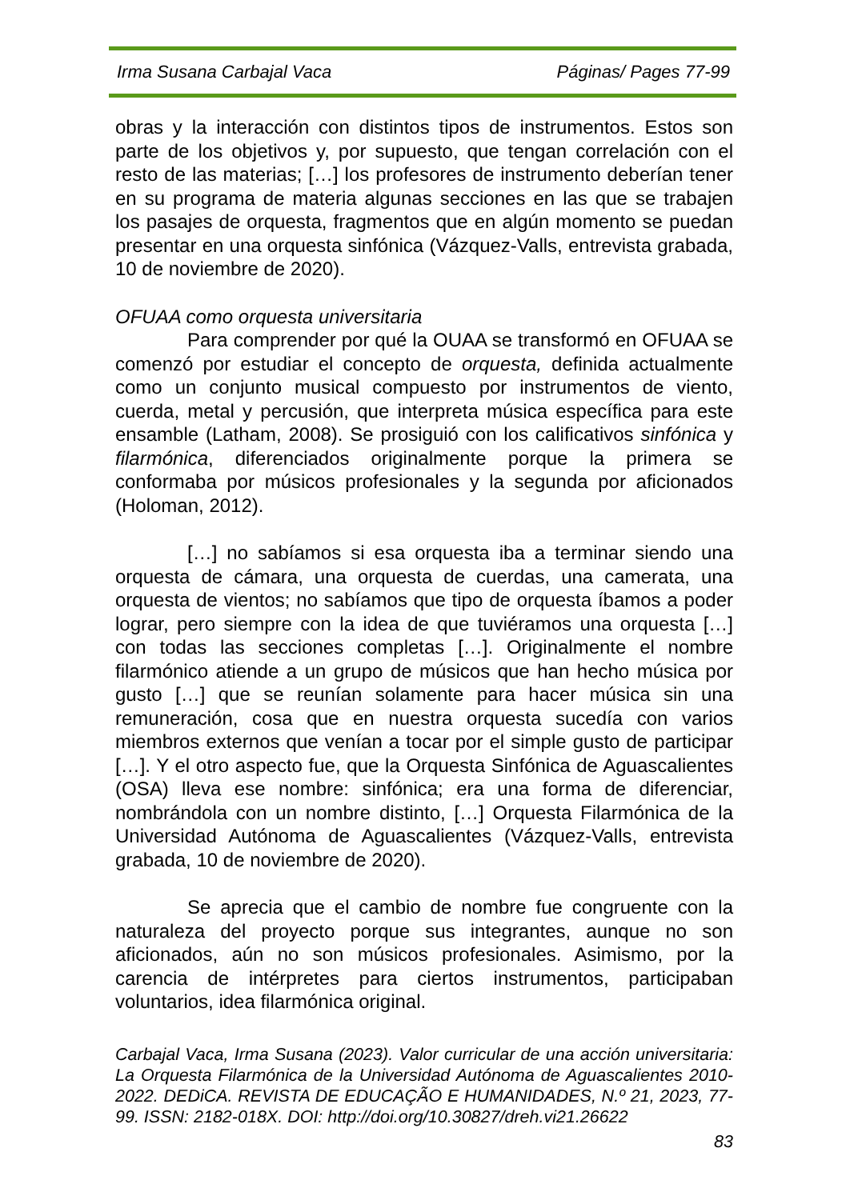Irma Susana Carbajal Vaca Páginas/ Pages 77-99
obras y la interacción con distintos tipos de instrumentos. Estos son parte de los objetivos y, por supuesto, que tengan correlación con el resto de las materias; […] los profesores de instrumento deberían tener en su programa de materia algunas secciones en las que se trabajen los pasajes de orquesta, fragmentos que en algún momento se puedan presentar en una orquesta sinfónica (Vázquez-Valls, entrevista grabada, 10 de noviembre de 2020).
OFUAA como orquesta universitaria
Para comprender por qué la OUAA se transformó en OFUAA se comenzó por estudiar el concepto de orquesta, definida actualmente como un conjunto musical compuesto por instrumentos de viento, cuerda, metal y percusión, que interpreta música específica para este ensamble (Latham, 2008). Se prosiguió con los calificativos sinfónica y filarmónica, diferenciados originalmente porque la primera se conformaba por músicos profesionales y la segunda por aficionados (Holoman, 2012).
[…] no sabíamos si esa orquesta iba a terminar siendo una orquesta de cámara, una orquesta de cuerdas, una camerata, una orquesta de vientos; no sabíamos que tipo de orquesta íbamos a poder lograr, pero siempre con la idea de que tuviéramos una orquesta […] con todas las secciones completas […]. Originalmente el nombre filarmónico atiende a un grupo de músicos que han hecho música por gusto […] que se reunían solamente para hacer música sin una remuneración, cosa que en nuestra orquesta sucedía con varios miembros externos que venían a tocar por el simple gusto de participar […]. Y el otro aspecto fue, que la Orquesta Sinfónica de Aguascalientes (OSA) lleva ese nombre: sinfónica; era una forma de diferenciar, nombrándola con un nombre distinto, […] Orquesta Filarmónica de la Universidad Autónoma de Aguascalientes (Vázquez-Valls, entrevista grabada, 10 de noviembre de 2020).
Se aprecia que el cambio de nombre fue congruente con la naturaleza del proyecto porque sus integrantes, aunque no son aficionados, aún no son músicos profesionales. Asimismo, por la carencia de intérpretes para ciertos instrumentos, participaban voluntarios, idea filarmónica original.
Carbajal Vaca, Irma Susana (2023). Valor curricular de una acción universitaria: La Orquesta Filarmónica de la Universidad Autónoma de Aguascalientes 2010-2022. DEDiCA. REVISTA DE EDUCAÇÃO E HUMANIDADES, N.º 21, 2023, 77-99. ISSN: 2182-018X. DOI: http://doi.org/10.30827/dreh.vi21.26622
83